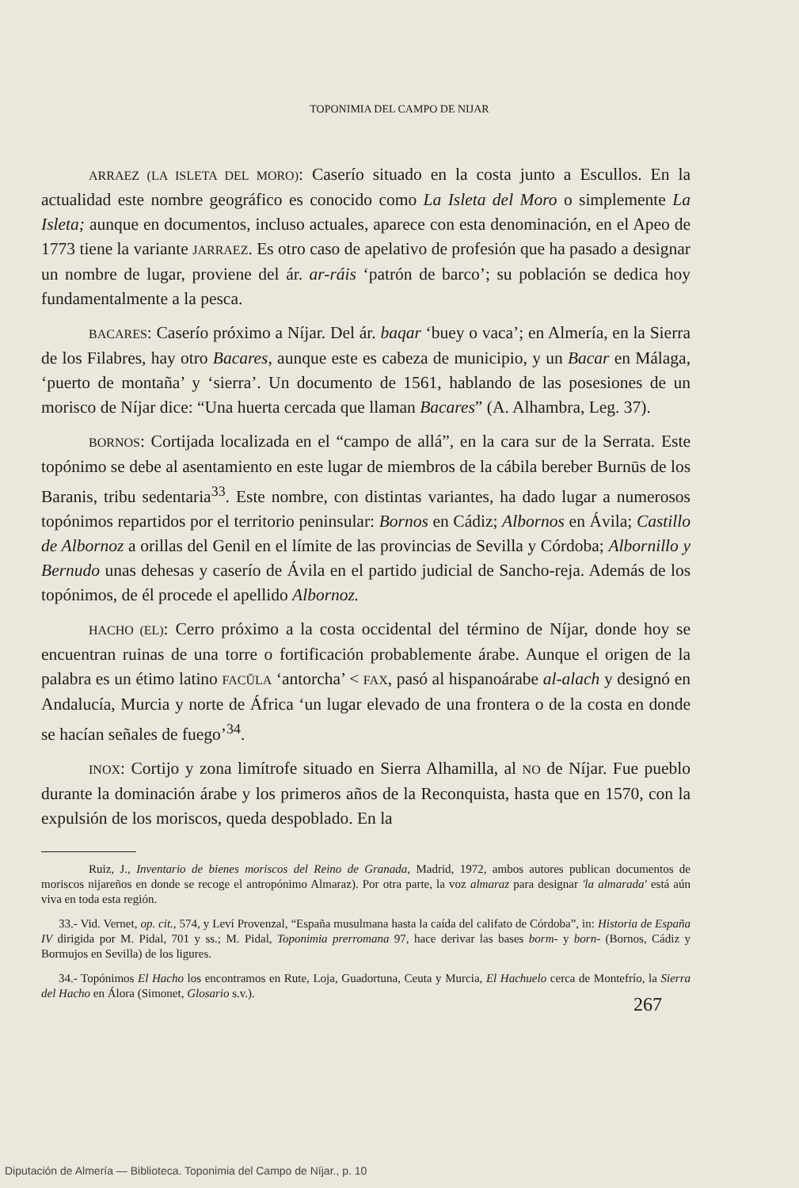TOPONIMIA DEL CAMPO DE NIJAR
ARRAEZ (LA ISLETA DEL MORO): Caserío situado en la costa junto a Escullos. En la actualidad este nombre geográfico es conocido como La Isleta del Moro o simplemente La Isleta; aunque en documentos, incluso actuales, aparece con esta denominación, en el Apeo de 1773 tiene la variante JARRAEZ. Es otro caso de apelativo de profesión que ha pasado a designar un nombre de lugar, proviene del ár. ar-ráis ‘patrón de barco’; su población se dedica hoy fundamentalmente a la pesca.
BACARES: Caserío próximo a Níjar. Del ár. baqar ‘buey o vaca’; en Almería, en la Sierra de los Filabres, hay otro Bacares, aunque este es cabeza de municipio, y un Bacar en Málaga, ‘puerto de montaña’ y ‘sierra’. Un documento de 1561, hablando de las posesiones de un morisco de Níjar dice: “Una huerta cercada que llaman Bacares” (A. Alhambra, Leg. 37).
BORNOS: Cortijada localizada en el “campo de allá”, en la cara sur de la Serrata. Este topónimo se debe al asentamiento en este lugar de miembros de la cábila bereber Burnūs de los Baranis, tribu sedentaria<sup>33</sup>. Este nombre, con distintas variantes, ha dado lugar a numerosos topónimos repartidos por el territorio peninsular: Bornos en Cádiz; Albornos en Ávila; Castillo de Albornoz a orillas del Genil en el límite de las provincias de Sevilla y Córdoba; Albornillo y Bernudo unas dehesas y caserío de Ávila en el partido judicial de Sancho-reja. Además de los topónimos, de él procede el apellido Albornoz.
HACHO (EL): Cerro próximo a la costa occidental del término de Níjar, donde hoy se encuentran ruinas de una torre o fortificación probablemente árabe. Aunque el origen de la palabra es un étimo latino FACŬLA ‘antorcha’ < FAX, pasó al hispanoárabe al-alach y designó en Andalucía, Murcia y norte de África ‘un lugar elevado de una frontera o de la costa en donde se hacían señales de fuego’<sup>34</sup>.
INOX: Cortijo y zona limítrofe situado en Sierra Alhamilla, al NO de Níjar. Fue pueblo durante la dominación árabe y los primeros años de la Reconquista, hasta que en 1570, con la expulsión de los moriscos, queda despoblado. En la
Ruiz, J., Inventario de bienes moriscos del Reino de Granada, Madrid, 1972, ambos autores publican documentos de moriscos nijareños en donde se recoge el antropónimo Almaraz). Por otra parte, la voz almaraz para designar 'la almarada' está aún viva en toda esta región.
33.- Vid. Vernet, op. cit., 574, y Leví Provenzal, “España musulmana hasta la caída del califato de Córdoba”, in: Historia de España IV dirigida por M. Pidal, 701 y ss.; M. Pidal, Toponimia prerromana 97, hace derivar las bases borm- y born- (Bornos, Cádiz y Bormujos en Sevilla) de los ligures.
34.- Topónimos El Hacho los encontramos en Rute, Loja, Guadortuna, Ceuta y Murcia, El Hachuelo cerca de Montefrío, la Sierra del Hacho en Álora (Simonet, Glosario s.v.).
267
Diputación de Almería — Biblioteca. Toponimia del Campo de Níjar., p. 10